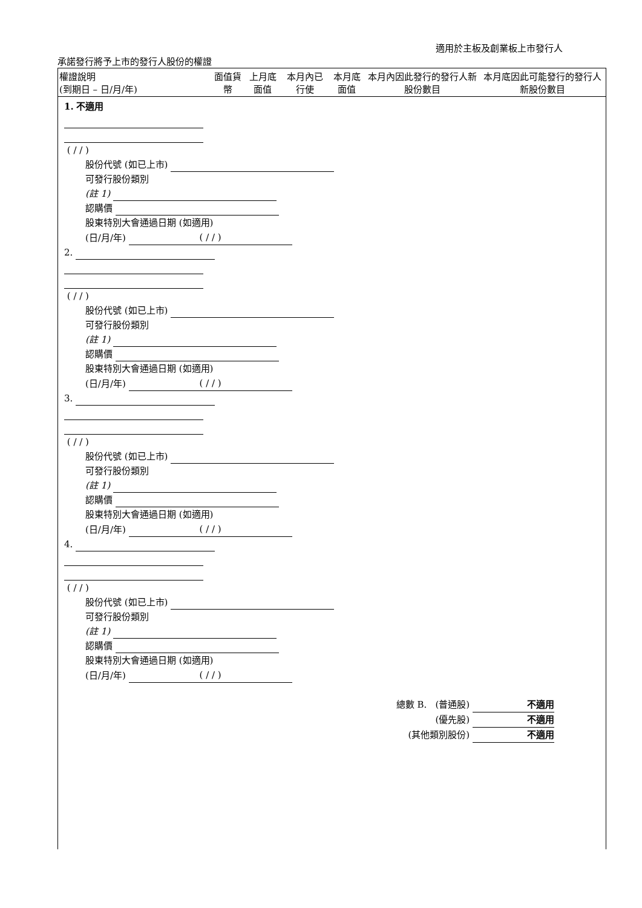適用於主板及創業板上市發行人
承諾發行將予上市的發行人股份的權證
| 權證說明 (到期日 – 日/月/年) | 面值貨幣 | 上月底面值 | 本月內已行使 | 本月底面值 | 本月內因此發行的發行人新股份數目 | 本月底因此可能發行的發行人新股份數目 |
| --- | --- | --- | --- | --- | --- | --- |
1. 不適用
( / / )
股份代號 (如已上市)
可發行股份類別
(註 1)
認購價
股東特別大會通過日期 (如適用)
(日/月/年) ( / / )
2.
( / / )
股份代號 (如已上市)
可發行股份類別
(註 1)
認購價
股東特別大會通過日期 (如適用)
(日/月/年) ( / / )
3.
( / / )
股份代號 (如已上市)
可發行股份類別
(註 1)
認購價
股東特別大會通過日期 (如適用)
(日/月/年) ( / / )
4.
( / / )
股份代號 (如已上市)
可發行股份類別
(註 1)
認購價
股東特別大會通過日期 (如適用)
(日/月/年) ( / / )
總數 B. (普通股) 不適用
(優先股) 不適用
(其他類別股份) 不適用